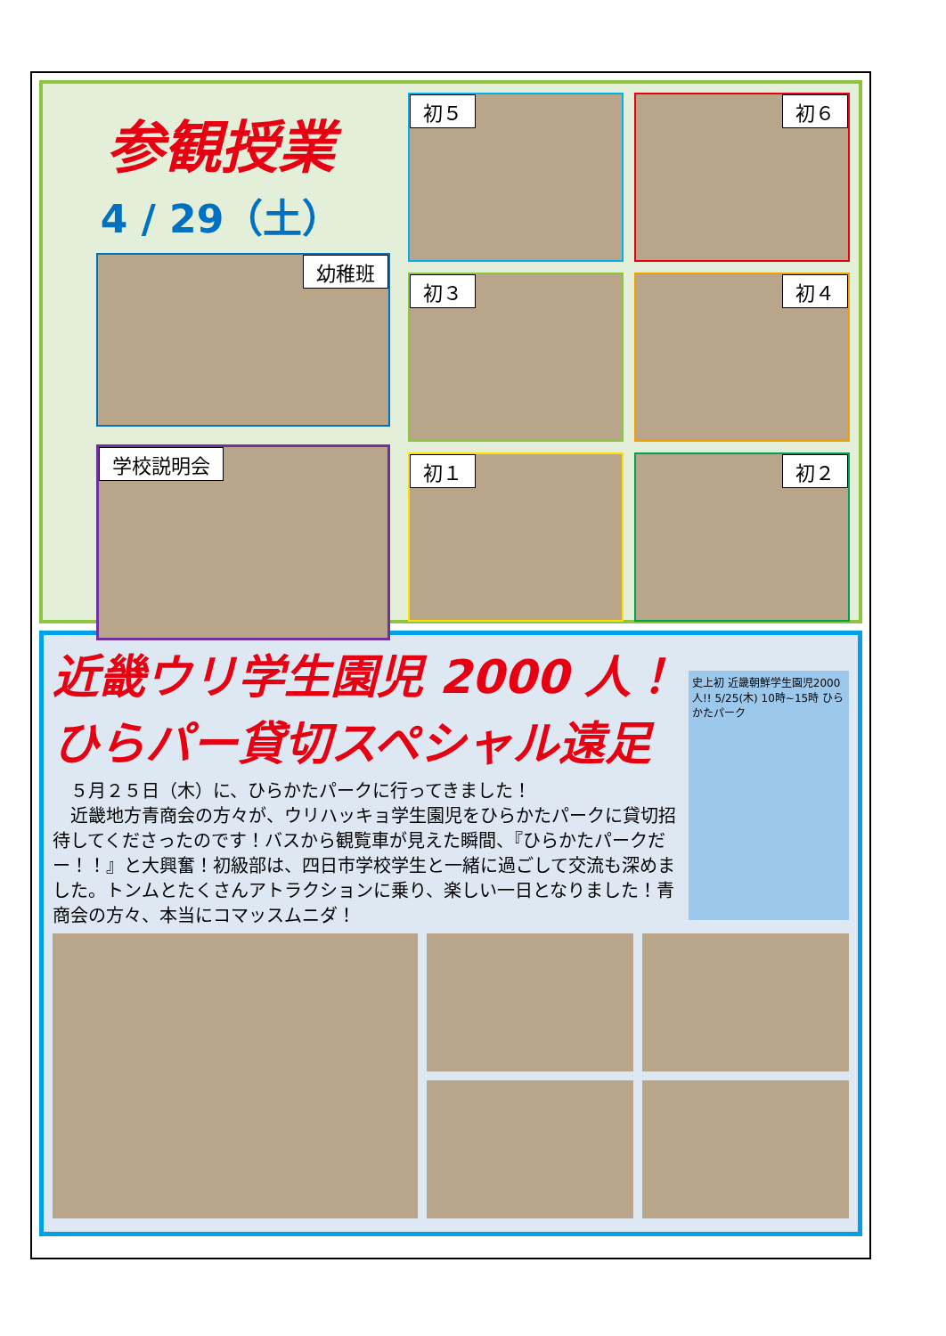参観授業
4 / 29（土）
幼稚班
学校説明会
初５
初６
初３
初４
初１
初２
近畿ウリ学生園児 2000 人！
ひらパー貸切スペシャル遠足
　５月２５日（木）に、ひらかたパークに行ってきました！
　近畿地方青商会の方々が、ウリハッキョ学生園児をひらかたパークに貸切招待してくださったのです！バスから観覧車が見えた瞬間、『ひらかたパークだー！！』と大興奮！初級部は、四日市学校学生と一緒に過ごして交流も深めました。トンムとたくさんアトラクションに乗り、楽しい一日となりました！青商会の方々、本当にコマッスムニダ！
史上初 近畿朝鮮学生園児2000人!! 5/25(木) 10時~15時 ひらかたパーク